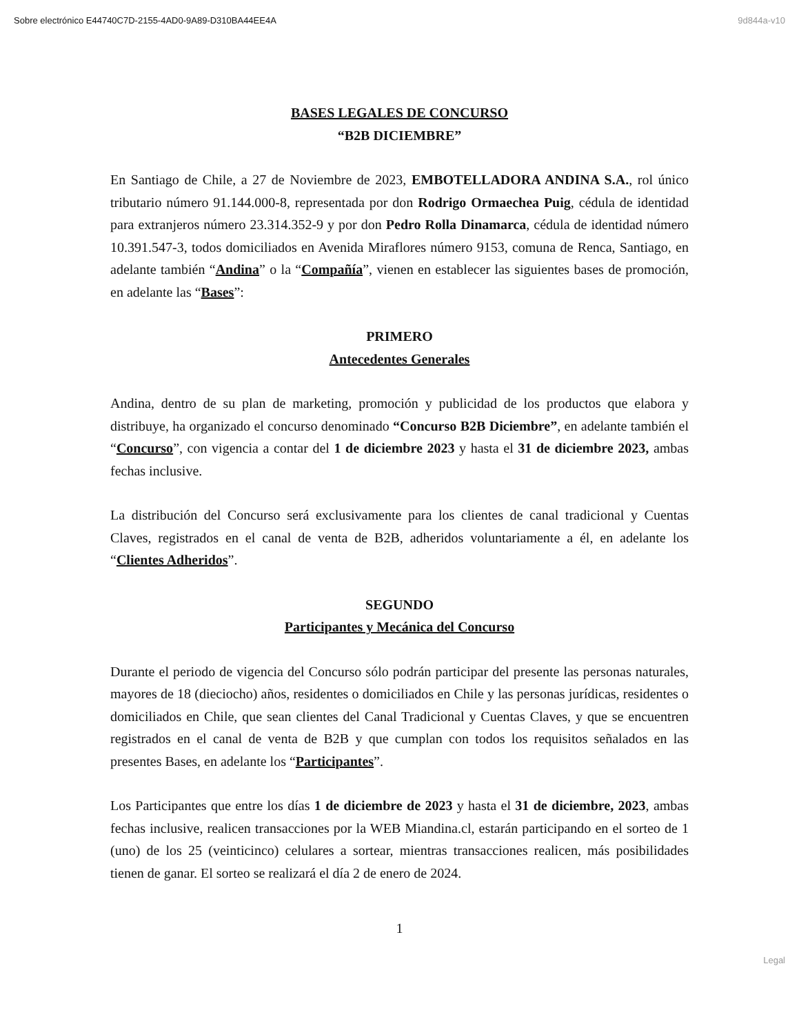Sobre electrónico E44740C7D-2155-4AD0-9A89-D310BA44EE4A 9d844a-v10
BASES LEGALES DE CONCURSO
“B2B DICIEMBRE”
En Santiago de Chile, a 27 de Noviembre de 2023, EMBOTELLADORA ANDINA S.A., rol único tributario número 91.144.000-8, representada por don Rodrigo Ormaechea Puig, cédula de identidad para extranjeros número 23.314.352-9 y por don Pedro Rolla Dinamarca, cédula de identidad número 10.391.547-3, todos domiciliados en Avenida Miraflores número 9153, comuna de Renca, Santiago, en adelante también “Andina” o la “Compañía”, vienen en establecer las siguientes bases de promoción, en adelante las “Bases”:
PRIMERO
Antecedentes Generales
Andina, dentro de su plan de marketing, promoción y publicidad de los productos que elabora y distribuye, ha organizado el concurso denominado “Concurso B2B Diciembre”, en adelante también el “Concurso”, con vigencia a contar del 1 de diciembre 2023 y hasta el 31 de diciembre 2023, ambas fechas inclusive.
La distribución del Concurso será exclusivamente para los clientes de canal tradicional y Cuentas Claves, registrados en el canal de venta de B2B, adheridos voluntariamente a él, en adelante los “Clientes Adheridos”.
SEGUNDO
Participantes y Mecánica del Concurso
Durante el periodo de vigencia del Concurso sólo podrán participar del presente las personas naturales, mayores de 18 (dieciocho) años, residentes o domiciliados en Chile y las personas jurídicas, residentes o domiciliados en Chile, que sean clientes del Canal Tradicional y Cuentas Claves, y que se encuentren registrados en el canal de venta de B2B y que cumplan con todos los requisitos señalados en las presentes Bases, en adelante los “Participantes”.
Los Participantes que entre los días 1 de diciembre de 2023 y hasta el 31 de diciembre, 2023, ambas fechas inclusive, realicen transacciones por la WEB Miandina.cl, estarán participando en el sorteo de 1 (uno) de los 25 (veinticinco) celulares a sortear, mientras transacciones realicen, más posibilidades tienen de ganar. El sorteo se realizará el día 2 de enero de 2024.
1
Legal